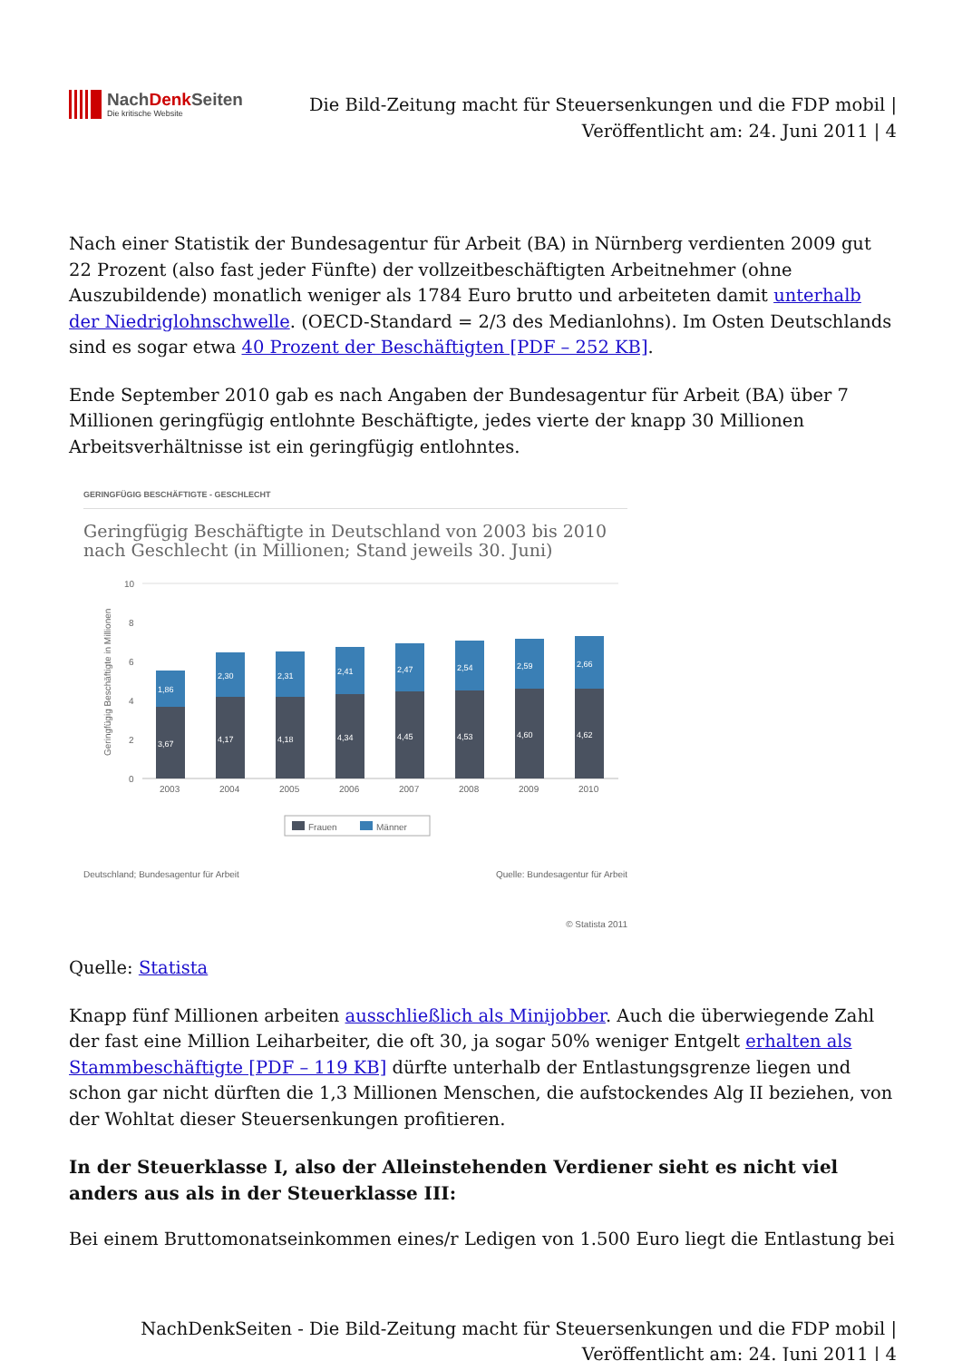NachDenk Seiten
Die kritische Website
Die Bild-Zeitung macht für Steuersenkungen und die FDP mobil |
Veröffentlicht am: 24. Juni 2011 | 4
Nach einer Statistik der Bundesagentur für Arbeit (BA) in Nürnberg verdienten 2009 gut 22 Prozent (also fast jeder Fünfte) der vollzeitbeschäftigten Arbeitnehmer (ohne Auszubildende) monatlich weniger als 1784 Euro brutto und arbeiteten damit unterhalb der Niedriglohnschwelle. (OECD-Standard = 2/3 des Medianlohns). Im Osten Deutschlands sind es sogar etwa 40 Prozent der Beschäftigten [PDF – 252 KB].
Ende September 2010 gab es nach Angaben der Bundesagentur für Arbeit (BA) über 7 Millionen geringfügig entlohnte Beschäftigte, jedes vierte der knapp 30 Millionen Arbeitsverhältnisse ist ein geringfügig entlohntes.
GERINGFÜGIG BESCHÄFTIGTE - GESCHLECHT
Geringfügig Beschäftigte in Deutschland von 2003 bis 2010 nach Geschlecht (in Millionen; Stand jeweils 30. Juni)
Geringfügig Beschäftigte in Millionen
10
8
6
4
2
0
3,67
1,86
4,17
2,30
4,18
2,31
4,34
2,41
4,45
2,47
4,53
2,54
4,60
2,59
4,62
2,66
2003
2004
2005
2006
2007
2008
2009
2010
Frauen
Männer
Deutschland; Bundesagentur für Arbeit Quelle: Bundesagentur für Arbeit
© Statista 2011
Quelle: Statista
Knapp fünf Millionen arbeiten ausschließlich als Minijobber. Auch die überwiegende Zahl der fast eine Million Leiharbeiter, die oft 30, ja sogar 50% weniger Entgelt erhalten als Stammbeschäftigte [PDF – 119 KB] dürfte unterhalb der Entlastungsgrenze liegen und schon gar nicht dürften die 1,3 Millionen Menschen, die aufstockendes Alg II beziehen, von der Wohltat dieser Steuersenkungen profitieren.
In der Steuerklasse I, also der Alleinstehenden Verdiener sieht es nicht viel anders aus als in der Steuerklasse III:
Bei einem Bruttomonatseinkommen eines/r Ledigen von 1.500 Euro liegt die Entlastung bei
NachDenkSeiten - Die Bild-Zeitung macht für Steuersenkungen und die FDP mobil |
Veröffentlicht am: 24. Juni 2011 | 4